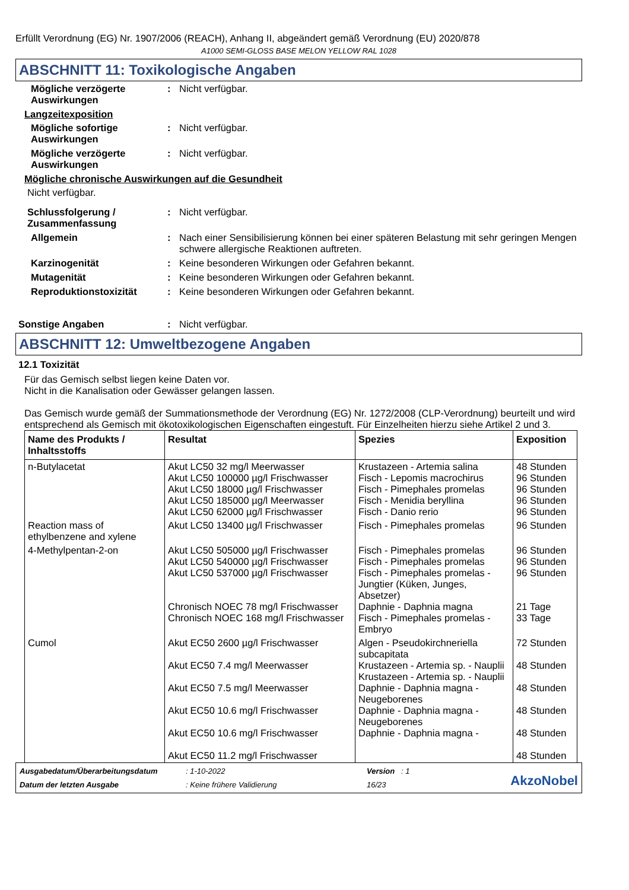Erfüllt Verordnung (EG) Nr. 1907/2006 (REACH), Anhang II, abgeändert gemäß Verordnung (EU) 2020/878
A1000 SEMI-GLOSS BASE MELON YELLOW RAL 1028
ABSCHNITT 11: Toxikologische Angaben
Mögliche verzögerte Auswirkungen
: Nicht verfügbar.
Langzeitexposition
Mögliche sofortige Auswirkungen
: Nicht verfügbar.
Mögliche verzögerte Auswirkungen
: Nicht verfügbar.
Mögliche chronische Auswirkungen auf die Gesundheit
Nicht verfügbar.
Schlussfolgerung / Zusammenfassung
: Nicht verfügbar.
Allgemein : Nach einer Sensibilisierung können bei einer späteren Belastung mit sehr geringen Mengen schwere allergische Reaktionen auftreten.
Karzinogenität : Keine besonderen Wirkungen oder Gefahren bekannt.
Mutagenität : Keine besonderen Wirkungen oder Gefahren bekannt.
Reproduktionstoxizität : Keine besonderen Wirkungen oder Gefahren bekannt.
Sonstige Angaben : Nicht verfügbar.
ABSCHNITT 12: Umweltbezogene Angaben
12.1 Toxizität
Für das Gemisch selbst liegen keine Daten vor.
Nicht in die Kanalisation oder Gewässer gelangen lassen.
Das Gemisch wurde gemäß der Summationsmethode der Verordnung (EG) Nr. 1272/2008 (CLP-Verordnung) beurteilt und wird entsprechend als Gemisch mit ökotoxikologischen Eigenschaften eingestuft. Für Einzelheiten hierzu siehe Artikel 2 und 3.
| Name des Produkts / Inhaltsstoffs | Resultat | Spezies | Exposition |
| --- | --- | --- | --- |
| n-Butylacetat | Akut LC50 32 mg/l Meerwasser Akut LC50 100000 µg/l Frischwasser Akut LC50 18000 µg/l Frischwasser Akut LC50 185000 µg/l Meerwasser Akut LC50 62000 µg/l Frischwasser | Krustazeen - Artemia salina Fisch - Lepomis macrochirus Fisch - Pimephales promelas Fisch - Menidia beryllina Fisch - Danio rerio | 48 Stunden 96 Stunden 96 Stunden 96 Stunden 96 Stunden |
| Reaction mass of ethylbenzene and xylene | Akut LC50 13400 µg/l Frischwasser | Fisch - Pimephales promelas | 96 Stunden |
| 4-Methylpentan-2-on | Akut LC50 505000 µg/l Frischwasser Akut LC50 540000 µg/l Frischwasser Akut LC50 537000 µg/l Frischwasser Chronisch NOEC 78 mg/l Frischwasser Chronisch NOEC 168 mg/l Frischwasser | Fisch - Pimephales promelas Fisch - Pimephales promelas Fisch - Pimephales promelas - Jungtier (Küken, Junges, Absetzer) Daphnie - Daphnia magna Fisch - Pimephales promelas - Embryo | 96 Stunden 96 Stunden 96 Stunden 21 Tage 33 Tage |
| Cumol | Akut EC50 2600 µg/l Frischwasser Akut EC50 7.4 mg/l Meerwasser Akut EC50 7.5 mg/l Meerwasser Akut EC50 10.6 mg/l Frischwasser Akut EC50 10.6 mg/l Frischwasser Akut EC50 11.2 mg/l Frischwasser | Algen - Pseudokirchneriella subcapitata Krustazeen - Artemia sp. - Nauplii Krustazeen - Artemia sp. - Nauplii Daphnie - Daphnia magna - Neugeborenes Daphnie - Daphnia magna - Neugeborenes Daphnie - Daphnia magna - | 72 Stunden 48 Stunden 48 Stunden 48 Stunden 48 Stunden 48 Stunden |
Ausgabedatum/Überarbeitungsdatum: 1-10-2022 Version : 1 Datum der letzten Ausgabe: Keine frühere Validierung 16/23 AkzoNobel